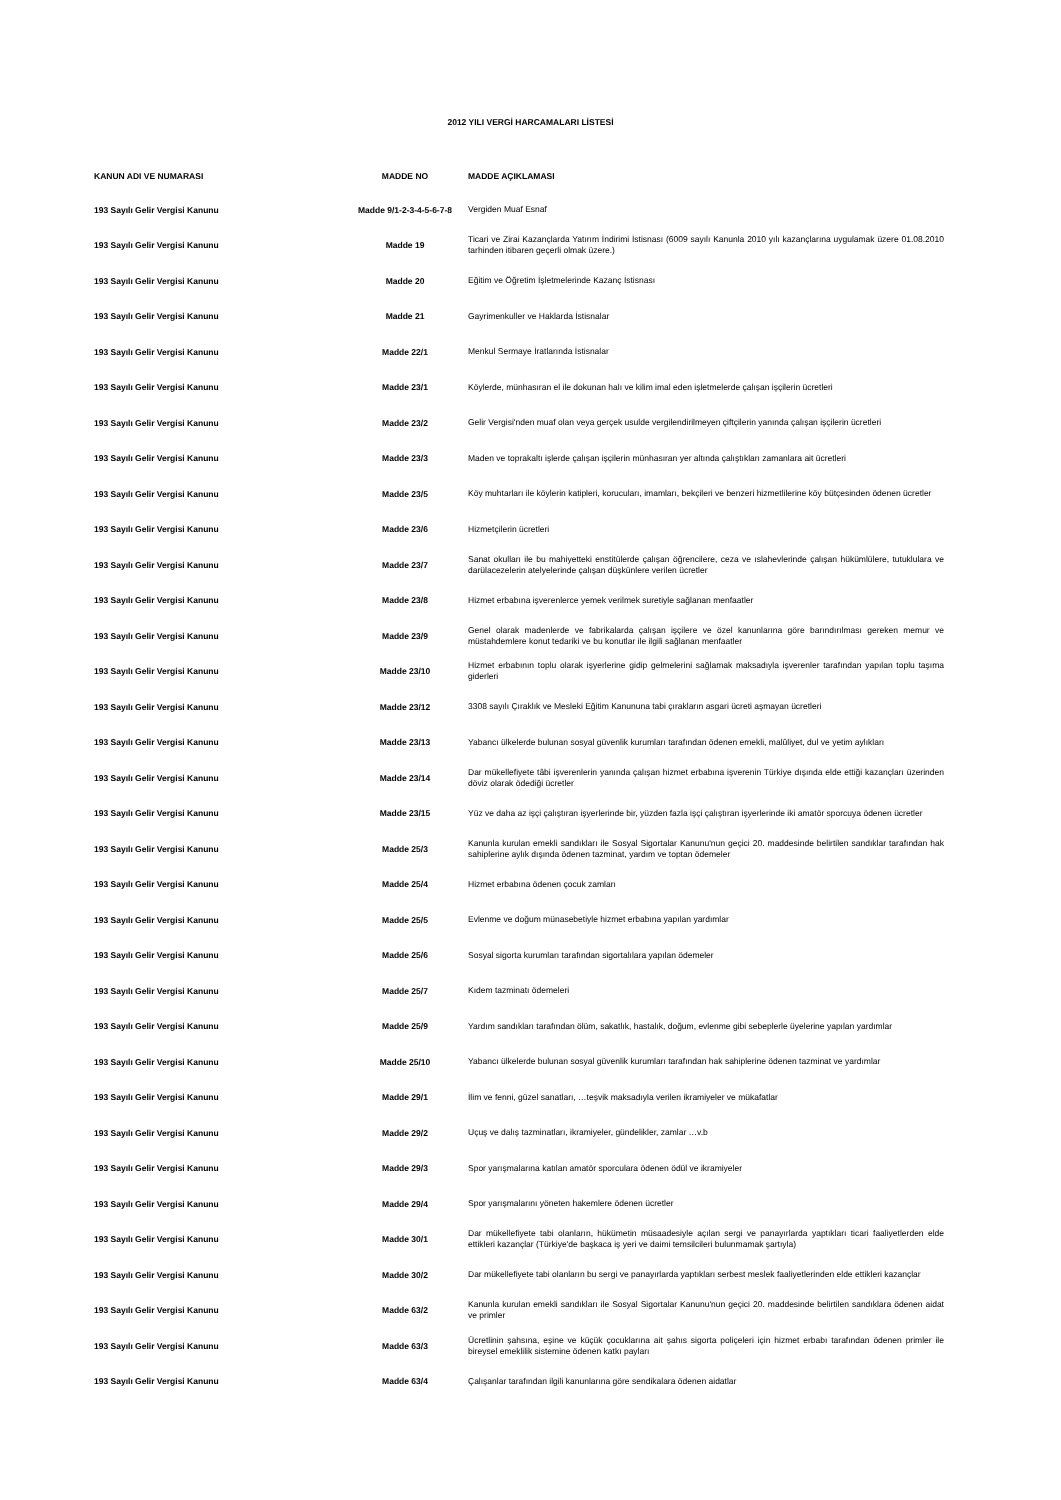2012 YILI VERGİ HARCAMALARI LİSTESİ
| KANUN ADI VE NUMARASI | MADDE NO | MADDE AÇIKLAMASI |
| --- | --- | --- |
| 193 Sayılı Gelir Vergisi Kanunu | Madde 9/1-2-3-4-5-6-7-8 | Vergiden Muaf Esnaf |
| 193 Sayılı Gelir Vergisi Kanunu | Madde 19 | Ticari ve Zirai Kazançlarda Yatırım İndirimi İstisnası (6009 sayılı Kanunla 2010 yılı kazançlarına uygulamak üzere 01.08.2010 tarhinden itibaren geçerli olmak üzere.) |
| 193 Sayılı Gelir Vergisi Kanunu | Madde 20 | Eğitim ve Öğretim İşletmelerinde Kazanç İstisnası |
| 193 Sayılı Gelir Vergisi Kanunu | Madde 21 | Gayrimenkuller ve Haklarda İstisnalar |
| 193 Sayılı Gelir Vergisi Kanunu | Madde 22/1 | Menkul Sermaye İratlarında İstisnalar |
| 193 Sayılı Gelir Vergisi Kanunu | Madde 23/1 | Köylerde, münhasıran el ile dokunan halı ve kilim imal eden işletmelerde çalışan işçilerin ücretleri |
| 193 Sayılı Gelir Vergisi Kanunu | Madde 23/2 | Gelir Vergisi'nden muaf olan veya gerçek usulde vergilendirilmeyen çiftçilerin yanında çalışan işçilerin ücretleri |
| 193 Sayılı Gelir Vergisi Kanunu | Madde 23/3 | Maden ve toprakaltı işlerde çalışan işçilerin münhasıran yer altında çalıştıkları zamanlara ait ücretleri |
| 193 Sayılı Gelir Vergisi Kanunu | Madde 23/5 | Köy muhtarları ile köylerin katipleri, korucuları, imamları, bekçileri ve benzeri hizmetlilerine köy bütçesinden ödenen ücretler |
| 193 Sayılı Gelir Vergisi Kanunu | Madde 23/6 | Hizmetçilerin ücretleri |
| 193 Sayılı Gelir Vergisi Kanunu | Madde 23/7 | Sanat okulları ile bu mahiyetteki enstitülerde çalışan öğrencilere, ceza ve ıslahevlerinde çalışan hükümlülere, tutuklulara ve darülacezelerin atelyelerinde çalışan düşkünlere verilen ücretler |
| 193 Sayılı Gelir Vergisi Kanunu | Madde 23/8 | Hizmet erbabına işverenlerce yemek verilmek suretiyle sağlanan menfaatler |
| 193 Sayılı Gelir Vergisi Kanunu | Madde 23/9 | Genel olarak madenlerde ve fabrikalarda çalışan işçilere ve özel kanunlarına göre barındırılması gereken memur ve müstahdemlere konut tedariki ve bu konutlar ile ilgili sağlanan menfaatler |
| 193 Sayılı Gelir Vergisi Kanunu | Madde 23/10 | Hizmet erbabının toplu olarak işyerlerine gidip gelmelerini sağlamak maksadıyla işverenler tarafından yapılan toplu taşıma giderleri |
| 193 Sayılı Gelir Vergisi Kanunu | Madde 23/12 | 3308 sayılı Çıraklık ve Mesleki Eğitim Kanununa tabi çırakların asgari ücreti aşmayan ücretleri |
| 193 Sayılı Gelir Vergisi Kanunu | Madde 23/13 | Yabancı ülkelerde bulunan sosyal güvenlik kurumları tarafından ödenen emekli, malûliyet, dul ve yetim aylıkları |
| 193 Sayılı Gelir Vergisi Kanunu | Madde 23/14 | Dar mükellefiyete tâbi işverenlerin yanında çalışan hizmet erbabına işverenin Türkiye dışında elde ettiği kazançları üzerinden döviz olarak ödediği ücretler |
| 193 Sayılı Gelir Vergisi Kanunu | Madde 23/15 | Yüz ve daha az işçi çalıştıran işyerlerinde bir, yüzden fazla işçi çalıştıran işyerlerinde iki amatör sporcuya ödenen ücretler |
| 193 Sayılı Gelir Vergisi Kanunu | Madde 25/3 | Kanunla kurulan emekli sandıkları ile Sosyal Sigortalar Kanunu'nun geçici 20. maddesinde belirtilen sandıklar tarafından hak sahiplerine aylık dışında ödenen tazminat, yardım ve toptan ödemeler |
| 193 Sayılı Gelir Vergisi Kanunu | Madde 25/4 | Hizmet erbabına ödenen çocuk zamları |
| 193 Sayılı Gelir Vergisi Kanunu | Madde 25/5 | Evlenme ve doğum münasebetiyle hizmet erbabına yapılan yardımlar |
| 193 Sayılı Gelir Vergisi Kanunu | Madde 25/6 | Sosyal sigorta kurumları tarafından sigortalılara yapılan ödemeler |
| 193 Sayılı Gelir Vergisi Kanunu | Madde 25/7 | Kıdem tazminatı ödemeleri |
| 193 Sayılı Gelir Vergisi Kanunu | Madde 25/9 | Yardım sandıkları tarafından ölüm, sakatlık, hastalık, doğum, evlenme gibi sebeplerle üyelerine yapılan yardımlar |
| 193 Sayılı Gelir Vergisi Kanunu | Madde 25/10 | Yabancı ülkelerde bulunan sosyal güvenlik kurumları tarafından hak sahiplerine ödenen tazminat ve yardımlar |
| 193 Sayılı Gelir Vergisi Kanunu | Madde 29/1 | İlim ve fenni, güzel sanatları, …teşvik maksadıyla verilen ikramiyeler ve mükafatlar |
| 193 Sayılı Gelir Vergisi Kanunu | Madde 29/2 | Uçuş ve dalış tazminatları, ikramiyeler, gündelikler, zamlar …v.b |
| 193 Sayılı Gelir Vergisi Kanunu | Madde 29/3 | Spor yarışmalarına katılan amatör sporculara ödenen ödül ve ikramiyeler |
| 193 Sayılı Gelir Vergisi Kanunu | Madde 29/4 | Spor yarışmalarını yöneten hakemlere ödenen ücretler |
| 193 Sayılı Gelir Vergisi Kanunu | Madde 30/1 | Dar mükellefiyete tabi olanların, hükümetin müsaadesiyle açılan sergi ve panayırlarda yaptıkları ticari faaliyetlerden elde ettikleri kazançlar (Türkiye'de başkaca iş yeri ve daimi temsilcileri bulunmamak şartıyla) |
| 193 Sayılı Gelir Vergisi Kanunu | Madde 30/2 | Dar mükellefiyete tabi olanların bu sergi ve panayırlarda yaptıkları serbest meslek faaliyetlerinden elde ettikleri kazançlar |
| 193 Sayılı Gelir Vergisi Kanunu | Madde 63/2 | Kanunla kurulan emekli sandıkları ile Sosyal Sigortalar Kanunu'nun geçici 20. maddesinde belirtilen sandıklara ödenen aidat ve primler |
| 193 Sayılı Gelir Vergisi Kanunu | Madde 63/3 | Ücretlinin şahsına, eşine ve küçük çocuklarına ait şahıs sigorta poliçeleri için hizmet erbabı tarafından ödenen primler ile bireysel emeklilik sistemine ödenen katkı payları |
| 193 Sayılı Gelir Vergisi Kanunu | Madde 63/4 | Çalışanlar tarafından ilgili kanunlarına göre sendikalara ödenen aidatlar |